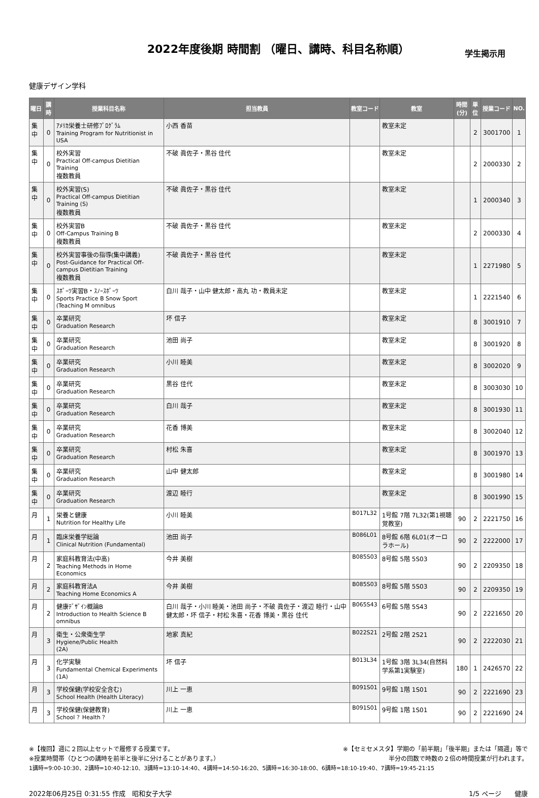2022年度後期 時間割 （曜日、講時、科目名称順）
学生掲示用
健康デザイン学科
| 曜日 | 講時 | 授業科目名称 | 担当教員 | 教室コード | 教室 | 時間 (分) | 単位 | 授業コード | NO. |
| --- | --- | --- | --- | --- | --- | --- | --- | --- | --- |
| 集中 | 0 | ｱﾒﾘｶ栄養士研修ﾌﾟﾛｸﾞﾗﾑ Training Program for Nutritionist in USA | 小西 香苗 | | 教室未定 | | 2 | 3001700 | 1 |
| 集中 | 0 | 校外実習 Practical Off-campus Dietitian Training 複数教員 | 不破 眞佐子・黒谷 佳代 | | 教室未定 | | 2 | 2000330 | 2 |
| 集中 | 0 | 校外実習(S) Practical Off-campus Dietitian Training (S) 複数教員 | 不破 眞佐子・黒谷 佳代 | | 教室未定 | | 1 | 2000340 | 3 |
| 集中 | 0 | 校外実習B Off-Campus Training B 複数教員 | 不破 眞佐子・黒谷 佳代 | | 教室未定 | | 2 | 2000330 | 4 |
| 集中 | 0 | 校外実習事後の指導(集中講義) Post-Guidance for Practical Off-campus Dietitian Training 複数教員 | 不破 眞佐子・黒谷 佳代 | | 教室未定 | | 1 | 2271980 | 5 |
| 集中 | 0 | ｽﾎﾟｰﾂ実習B・ｽﾉｰｽﾎﾟｰﾂ Sports Practice B Snow Sport (Teaching M omnibus | 白川 哉子・山中 健太郎・高丸 功・教員未定 | | 教室未定 | | 1 | 2221540 | 6 |
| 集中 | 0 | 卒業研究 Graduation Research | 坏 信子 | | 教室未定 | | 8 | 3001910 | 7 |
| 集中 | 0 | 卒業研究 Graduation Research | 池田 尚子 | | 教室未定 | | 8 | 3001920 | 8 |
| 集中 | 0 | 卒業研究 Graduation Research | 小川 睦美 | | 教室未定 | | 8 | 3002020 | 9 |
| 集中 | 0 | 卒業研究 Graduation Research | 黒谷 佳代 | | 教室未定 | | 8 | 3003030 | 10 |
| 集中 | 0 | 卒業研究 Graduation Research | 白川 哉子 | | 教室未定 | | 8 | 3001930 | 11 |
| 集中 | 0 | 卒業研究 Graduation Research | 花香 博美 | | 教室未定 | | 8 | 3002040 | 12 |
| 集中 | 0 | 卒業研究 Graduation Research | 村松 朱喜 | | 教室未定 | | 8 | 3001970 | 13 |
| 集中 | 0 | 卒業研究 Graduation Research | 山中 健太郎 | | 教室未定 | | 8 | 3001980 | 14 |
| 集中 | 0 | 卒業研究 Graduation Research | 渡辺 睦行 | | 教室未定 | | 8 | 3001990 | 15 |
| 月 | 1 | 栄養と健康 Nutrition for Healthy Life | 小川 睦美 | B017L32 | 1号館 7階 7L32(第1視聴覚教室) | 90 | 2 | 2221750 | 16 |
| 月 | 1 | 臨床栄養学総論 Clinical Nutrition (Fundamental) | 池田 尚子 | B086L01 | 8号館 6階 6L01(オーロラホール) | 90 | 2 | 2222000 | 17 |
| 月 | 2 | 家庭科教育法(中高) Teaching Methods in Home Economics | 今井 美樹 | B085S03 | 8号館 5階 5S03 | 90 | 2 | 2209350 | 18 |
| 月 | 2 | 家庭科教育法A Teaching Home Economics A | 今井 美樹 | B085S03 | 8号館 5階 5S03 | 90 | 2 | 2209350 | 19 |
| 月 | 2 | 健康ﾃﾞｻﾞｲﾝ概論B Introduction to Health Science B omnibus | 白川 哉子・小川 睦美・池田 尚子・不破 眞佐子・渡辺 睦行・山中 健太郎・坏 信子・村松 朱喜・花香 博美・黒谷 佳代 | B065S43 | 6号館 5階 5S43 | 90 | 2 | 2221650 | 20 |
| 月 | 3 | 衛生・公衆衛生学 Hygiene/Public Health (2A) | 地家 真紀 | B022S21 | 2号館 2階 2S21 | 90 | 2 | 2222030 | 21 |
| 月 | 3 | 化学実験 Fundamental Chemical Experiments (1A) | 坏 信子 | B013L34 | 1号館 3階 3L34(自然科学系第1実験室) | 180 | 1 | 2426570 | 22 |
| 月 | 3 | 学校保健(学校安全含む) School Health (Health Literacy) | 川上 一恵 | B091S01 | 9号館 1階 1S01 | 90 | 2 | 2221690 | 23 |
| 月 | 3 | 学校保健(保健教育) School ？Health ？ | 川上 一恵 | B091S01 | 9号館 1階 1S01 | 90 | 2 | 2221690 | 24 |
※【複回】週に２回以上セットで履修する授業です。 ※【セミセメスタ】学期の「前半期」「後半期」または「隔週」等で
※授業時間帯（ひとつの講時を前半と後半に分けることがあります。） 半分の回数で時数の２倍の時間授業が行われます。
1講時=9:00-10:30、2講時=10:40-12:10、3講時=13:10-14:40、4講時=14:50-16:20、5講時=16:30-18:00、6講時=18:10-19:40、7講時=19:45-21:15
2022年06月25日 0:31:55 作成　昭和女子大学 1/5 ページ　　健康